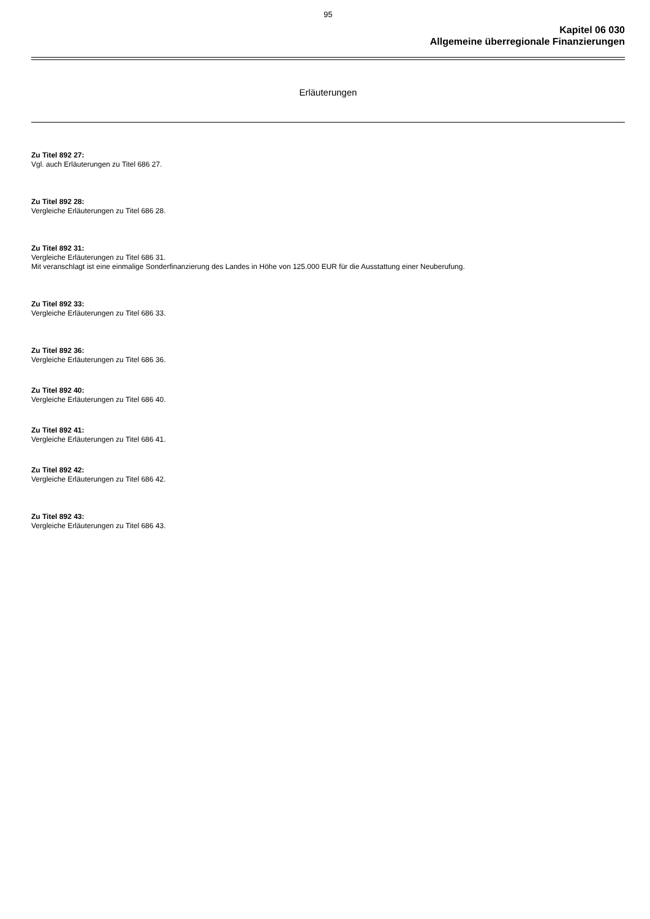95
Kapitel 06 030
Allgemeine überregionale Finanzierungen
Erläuterungen
Zu Titel 892 27:
Vgl. auch Erläuterungen zu Titel 686 27.
Zu Titel 892 28:
Vergleiche Erläuterungen zu Titel 686 28.
Zu Titel 892 31:
Vergleiche Erläuterungen zu Titel 686 31.
Mit veranschlagt ist eine einmalige Sonderfinanzierung des Landes in Höhe von 125.000 EUR für die Ausstattung einer Neuberufung.
Zu Titel 892 33:
Vergleiche Erläuterungen zu Titel 686 33.
Zu Titel 892 36:
Vergleiche Erläuterungen zu Titel 686 36.
Zu Titel 892 40:
Vergleiche Erläuterungen zu Titel 686 40.
Zu Titel 892 41:
Vergleiche Erläuterungen zu Titel 686 41.
Zu Titel 892 42:
Vergleiche Erläuterungen zu Titel 686 42.
Zu Titel 892 43:
Vergleiche Erläuterungen zu Titel 686 43.